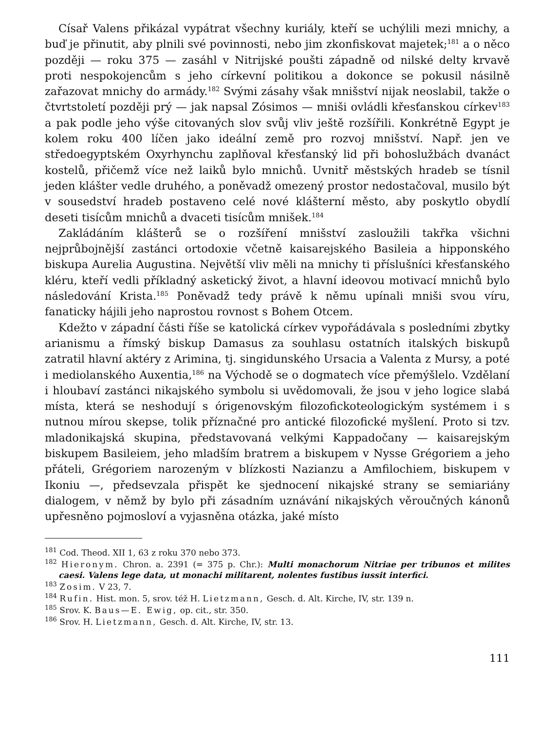Císař Valens přikázal vypátrat všechny kuriály, kteří se uchýlili mezi mnichy, a buď je přinutit, aby plnili své povinnosti, nebo jim zkonfiskovat majetek;<sup>181</sup> a o něco později — roku 375 — zasáhl v Nitrijské poušti západně od nilské delty krvavě proti nespokojencům s jeho církevní politikou a dokonce se pokusil násilně zařazovat mnichy do armády.<sup>182</sup> Svými zásahy však mnišství nijak neoslabil, takže o čtvrtstoletí později prý — jak napsal Zósimos — mniši ovládli křesťanskou církev<sup>183</sup> a pak podle jeho výše citovaných slov svůj vliv ještě rozšířili. Konkrétně Egypt je kolem roku 400 líčen jako ideální země pro rozvoj mnišství. Např. jen ve středoegyptském Oxyrhynchu zaplňoval křesťanský lid při bohoslužbách dvanáct kostelů, přičemž více než laiků bylo mnichů. Uvnitř městských hradeb se tísnil jeden klášter vedle druhého, a poněvadž omezený prostor nedostačoval, musilo být v sousedství hradeb postaveno celé nové klášterní město, aby poskytlo obydlí deseti tisícům mnichů a dvaceti tisícům mnišek.<sup>184</sup>
Zakládáním klášterů se o rozšíření mnišství zasloužili takřka všichni nejprůbojnější zastánci ortodoxie včetně kaisarejského Basileia a hipponského biskupa Aurelia Augustina. Největší vliv měli na mnichy ti příslušníci křesťanského kléru, kteří vedli příkladný asketický život, a hlavní ideovou motivací mnichů bylo následování Krista.<sup>185</sup> Poněvadž tedy právě k němu upínali mniši svou víru, fanaticky hájili jeho naprostou rovnost s Bohem Otcem.
Kdežto v západní části říše se katolická církev vypořádávala s posledními zbytky arianismu a římský biskup Damasus za souhlasu ostatních italských biskupů zatratil hlavní aktéry z Arimina, tj. singidunského Ursacia a Valenta z Mursy, a poté i mediolanského Auxentia,<sup>186</sup> na Východě se o dogmatech více přemýšlelo. Vzdělaní i hloubaví zastánci nikajského symbolu si uvědomovali, že jsou v jeho logice slabá místa, která se neshodují s órigenovským filozofickoteologickým systémem i s nutnou mírou skepse, tolik příznačné pro antické filozofické myšlení. Proto si tzv. mladonikajská skupina, představovaná velkými Kappadočany — kaisarejským biskupem Basileiem, jeho mladším bratrem a biskupem v Nysse Grégoriem a jeho přáteli, Grégoriem narozeným v blízkosti Nazianzu a Amfilochiem, biskupem v Ikoniu —, předsevzala přispět ke sjednocení nikajské strany se semiariány dialogem, v němž by bylo při zásadním uznávání nikajských věroučných kánonů upřesněno pojmosloví a vyjasněna otázka, jaké místo
<sup>181</sup> Cod. Theod. XII 1, 63 z roku 370 nebo 373.
<sup>182</sup> Hieronym. Chron. a. 2391 (= 375 p. Chr.): Multi monachorum Nitriae per tribunos et milites caesi. Valens lege data, ut monachi militarent, nolentes fustibus iussit interfici.
<sup>183</sup> Zosim. V 23, 7.
<sup>184</sup> Rufin. Hist. mon. 5, srov. též H. Lietzmann, Gesch. d. Alt. Kirche, IV, str. 139 n.
<sup>185</sup> Srov. K. Baus—E. Ewig, op. cit., str. 350.
<sup>186</sup> Srov. H. Lietzmann, Gesch. d. Alt. Kirche, IV, str. 13.
111